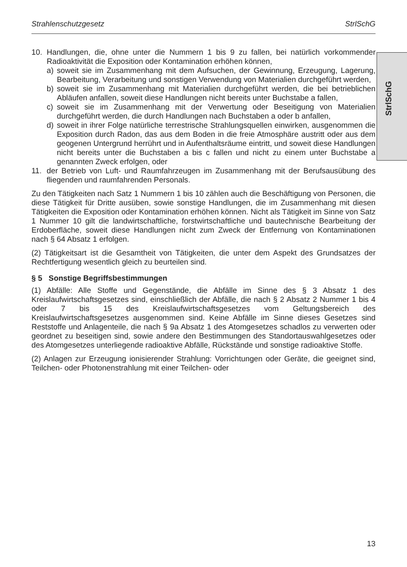Strahlenschutzgesetz StrlSchG
StrlSchG
10. Handlungen, die, ohne unter die Nummern 1 bis 9 zu fallen, bei natürlich vorkommender Radioaktivität die Exposition oder Kontamination erhöhen können,
a) soweit sie im Zusammenhang mit dem Aufsuchen, der Gewinnung, Erzeugung, Lagerung, Bearbeitung, Verarbeitung und sonstigen Verwendung von Materialien durchgeführt werden,
b) soweit sie im Zusammenhang mit Materialien durchgeführt werden, die bei betrieblichen Abläufen anfallen, soweit diese Handlungen nicht bereits unter Buchstabe a fallen,
c) soweit sie im Zusammenhang mit der Verwertung oder Beseitigung von Materialien durchgeführt werden, die durch Handlungen nach Buchstaben a oder b anfallen,
d) soweit in ihrer Folge natürliche terrestrische Strahlungsquellen einwirken, ausgenommen die Exposition durch Radon, das aus dem Boden in die freie Atmosphäre austritt oder aus dem geogenen Untergrund herrührt und in Aufenthaltsräume eintritt, und soweit diese Handlungen nicht bereits unter die Buchstaben a bis c fallen und nicht zu einem unter Buchstabe a genannten Zweck erfolgen, oder
11. der Betrieb von Luft- und Raumfahrzeugen im Zusammenhang mit der Berufsausübung des fliegenden und raumfahrenden Personals.
Zu den Tätigkeiten nach Satz 1 Nummern 1 bis 10 zählen auch die Beschäftigung von Personen, die diese Tätigkeit für Dritte ausüben, sowie sonstige Handlungen, die im Zusammenhang mit diesen Tätigkeiten die Exposition oder Kontamination erhöhen können. Nicht als Tätigkeit im Sinne von Satz 1 Nummer 10 gilt die landwirtschaftliche, forstwirtschaftliche und bautechnische Bearbeitung der Erdoberfläche, soweit diese Handlungen nicht zum Zweck der Entfernung von Kontaminationen nach § 64 Absatz 1 erfolgen.
(2) Tätigkeitsart ist die Gesamtheit von Tätigkeiten, die unter dem Aspekt des Grundsatzes der Rechtfertigung wesentlich gleich zu beurteilen sind.
§ 5 Sonstige Begriffsbestimmungen
(1) Abfälle: Alle Stoffe und Gegenstände, die Abfälle im Sinne des § 3 Absatz 1 des Kreislaufwirtschaftsgesetzes sind, einschließlich der Abfälle, die nach § 2 Absatz 2 Nummer 1 bis 4 oder 7 bis 15 des Kreislaufwirtschaftsgesetzes vom Geltungsbereich des Kreislaufwirtschaftsgesetzes ausgenommen sind. Keine Abfälle im Sinne dieses Gesetzes sind Reststoffe und Anlagenteile, die nach § 9a Absatz 1 des Atomgesetzes schadlos zu verwerten oder geordnet zu beseitigen sind, sowie andere den Bestimmungen des Standortauswahlgesetzes oder des Atomgesetzes unterliegende radioaktive Abfälle, Rückstände und sonstige radioaktive Stoffe.
(2) Anlagen zur Erzeugung ionisierender Strahlung: Vorrichtungen oder Geräte, die geeignet sind, Teilchen- oder Photonenstrahlung mit einer Teilchen- oder
13